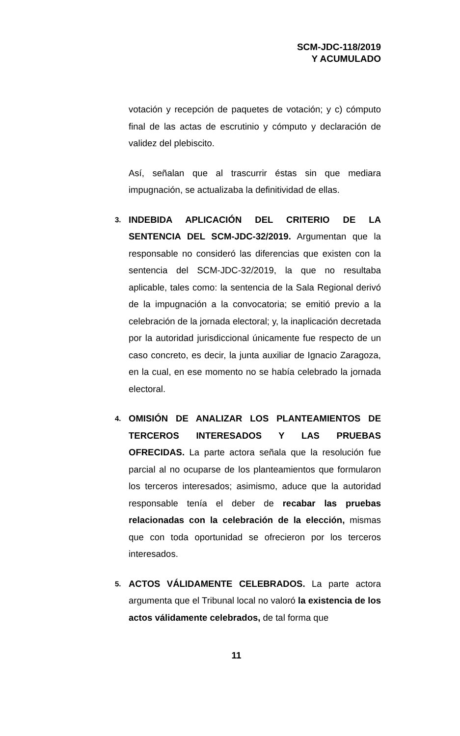SCM-JDC-118/2019
Y ACUMULADO
votación y recepción de paquetes de votación; y c) cómputo final de las actas de escrutinio y cómputo y declaración de validez del plebiscito.
Así, señalan que al trascurrir éstas sin que mediara impugnación, se actualizaba la definitividad de ellas.
3. INDEBIDA APLICACIÓN DEL CRITERIO DE LA SENTENCIA DEL SCM-JDC-32/2019. Argumentan que la responsable no consideró las diferencias que existen con la sentencia del SCM-JDC-32/2019, la que no resultaba aplicable, tales como: la sentencia de la Sala Regional derivó de la impugnación a la convocatoria; se emitió previo a la celebración de la jornada electoral; y, la inaplicación decretada por la autoridad jurisdiccional únicamente fue respecto de un caso concreto, es decir, la junta auxiliar de Ignacio Zaragoza, en la cual, en ese momento no se había celebrado la jornada electoral.
4. OMISIÓN DE ANALIZAR LOS PLANTEAMIENTOS DE TERCEROS INTERESADOS Y LAS PRUEBAS OFRECIDAS. La parte actora señala que la resolución fue parcial al no ocuparse de los planteamientos que formularon los terceros interesados; asimismo, aduce que la autoridad responsable tenía el deber de recabar las pruebas relacionadas con la celebración de la elección, mismas que con toda oportunidad se ofrecieron por los terceros interesados.
5. ACTOS VÁLIDAMENTE CELEBRADOS. La parte actora argumenta que el Tribunal local no valoró la existencia de los actos válidamente celebrados, de tal forma que
11